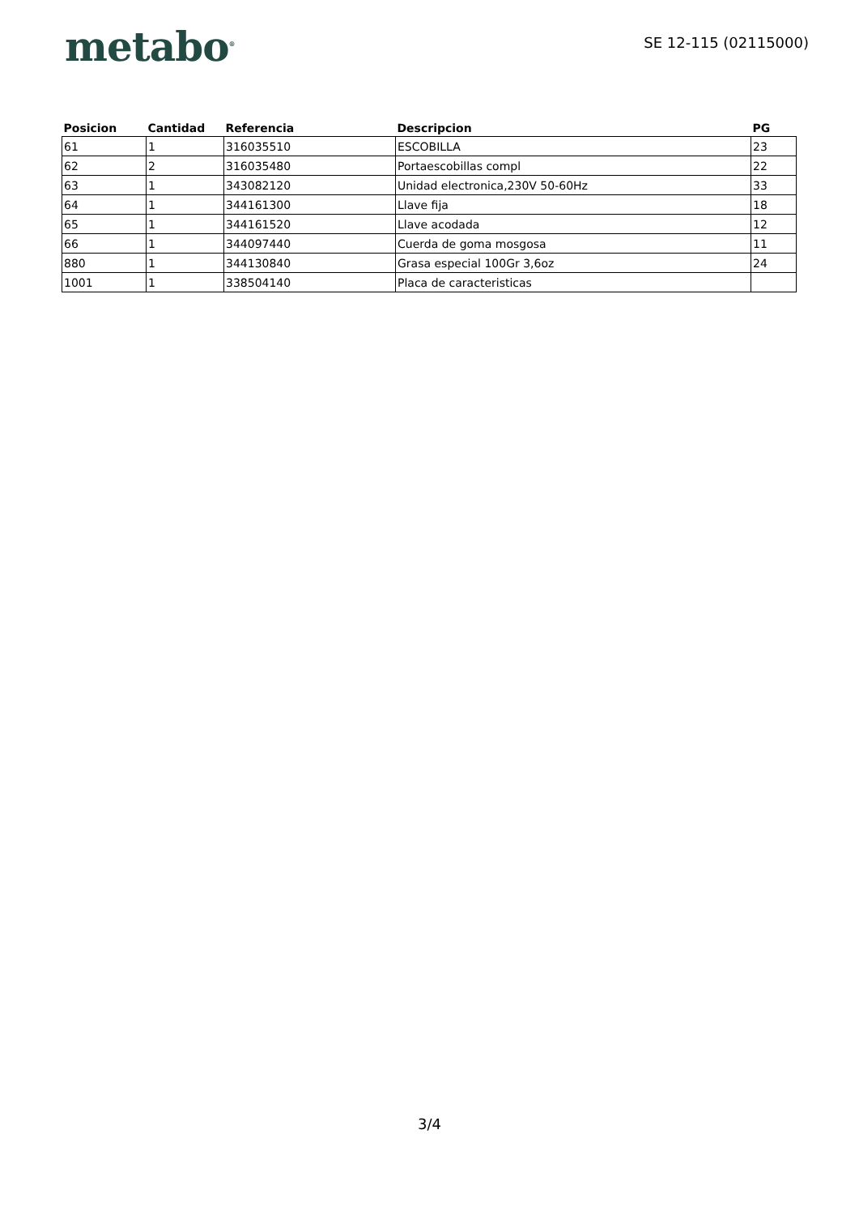metabo<sup>®</sup>
SE 12-115 (02115000)
| Posicion | Cantidad | Referencia | Descripcion | PG |
| --- | --- | --- | --- | --- |
| 61 | 1 | 316035510 | ESCOBILLA | 23 |
| 62 | 2 | 316035480 | Portaescobillas compl | 22 |
| 63 | 1 | 343082120 | Unidad electronica,230V 50-60Hz | 33 |
| 64 | 1 | 344161300 | Llave fija | 18 |
| 65 | 1 | 344161520 | Llave acodada | 12 |
| 66 | 1 | 344097440 | Cuerda de goma mosgosa | 11 |
| 880 | 1 | 344130840 | Grasa especial 100Gr 3,6oz | 24 |
| 1001 | 1 | 338504140 | Placa de caracteristicas | |
3/4